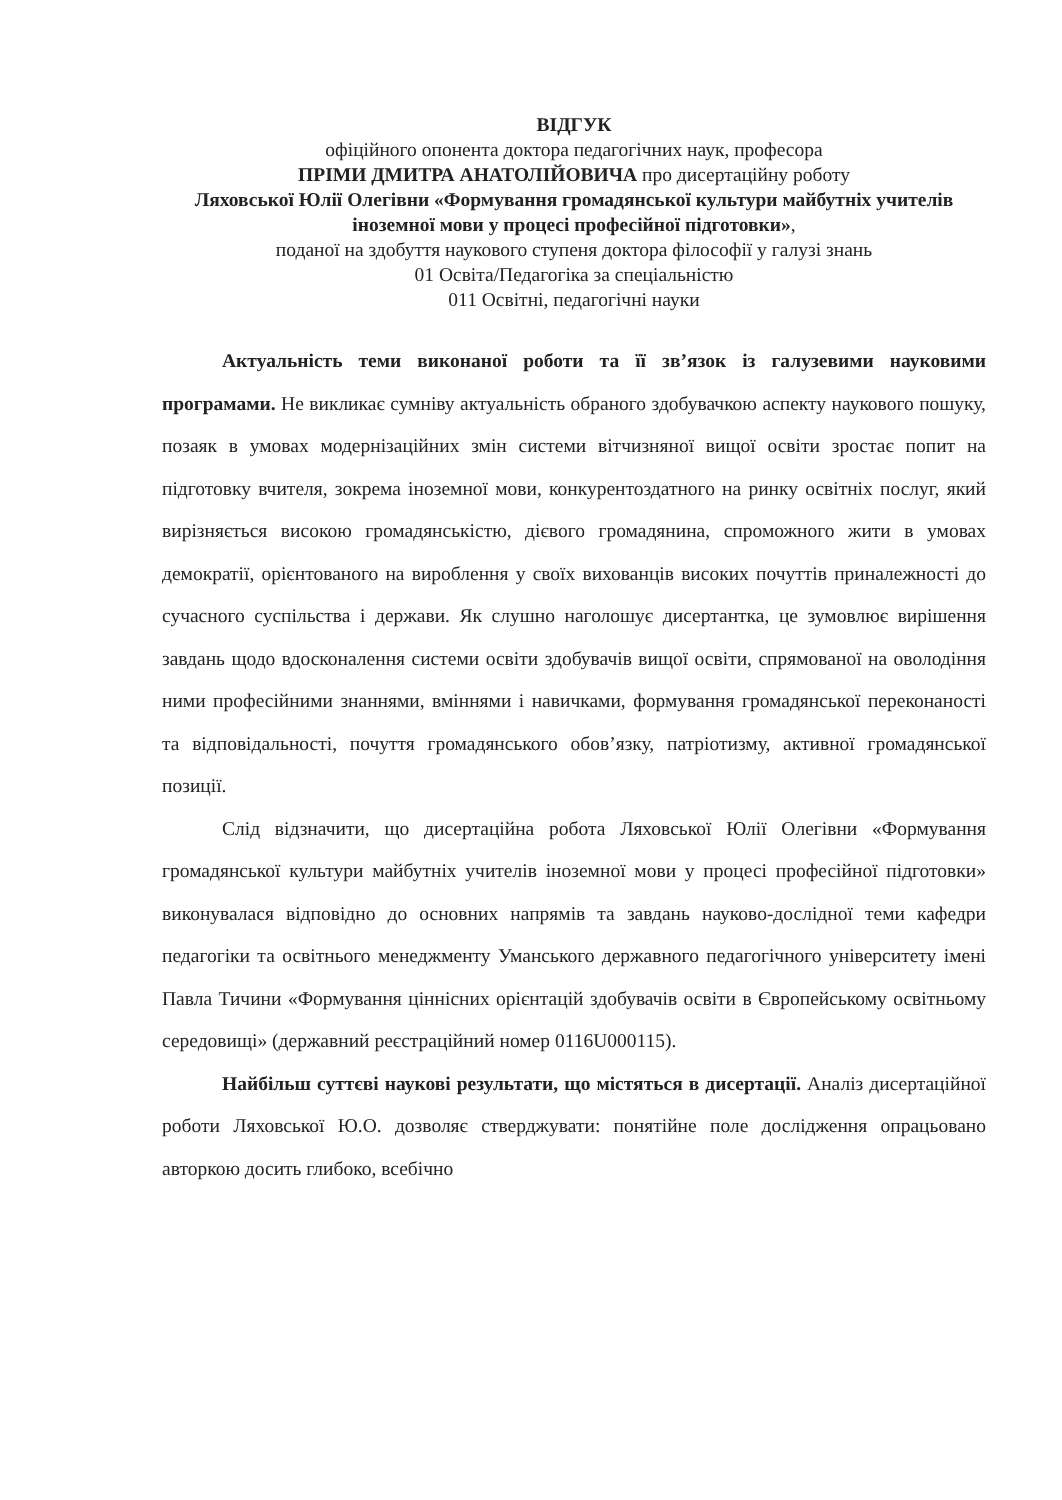ВІДГУК
офіційного опонента доктора педагогічних наук, професора
ПРІМИ ДМИТРА АНАТОЛІЙОВИЧА про дисертаційну роботу
Ляховської Юлії Олегівни «Формування громадянської культури майбутніх учителів іноземної мови у процесі професійної підготовки»,
поданої на здобуття наукового ступеня доктора філософії у галузі знань
01 Освіта/Педагогіка за спеціальністю
011 Освітні, педагогічні науки
Актуальність теми виконаної роботи та її зв’язок із галузевими науковими програмами. Не викликає сумніву актуальність обраного здобувачкою аспекту наукового пошуку, позаяк в умовах модернізаційних змін системи вітчизняної вищої освіти зростає попит на підготовку вчителя, зокрема іноземної мови, конкурентоздатного на ринку освітніх послуг, який вирізняється високою громадянськістю, дієвого громадянина, спроможного жити в умовах демократії, орієнтованого на вироблення у своїх вихованців високих почуттів приналежності до сучасного суспільства і держави. Як слушно наголошує дисертантка, це зумовлює вирішення завдань щодо вдосконалення системи освіти здобувачів вищої освіти, спрямованої на оволодіння ними професійними знаннями, вміннями і навичками, формування громадянської переконаності та відповідальності, почуття громадянського обов’язку, патріотизму, активної громадянської позиції.
Слід відзначити, що дисертаційна робота Ляховської Юлії Олегівни «Формування громадянської культури майбутніх учителів іноземної мови у процесі професійної підготовки» виконувалася відповідно до основних напрямів та завдань науково-дослідної теми кафедри педагогіки та освітнього менеджменту Уманського державного педагогічного університету імені Павла Тичини «Формування ціннісних орієнтацій здобувачів освіти в Європейському освітньому середовищі» (державний реєстраційний номер 0116U000115).
Найбільш суттєві наукові результати, що містяться в дисертації. Аналіз дисертаційної роботи Ляховської Ю.О. дозволяє стверджувати: понятійне поле дослідження опрацьовано авторкою досить глибоко, всебічно